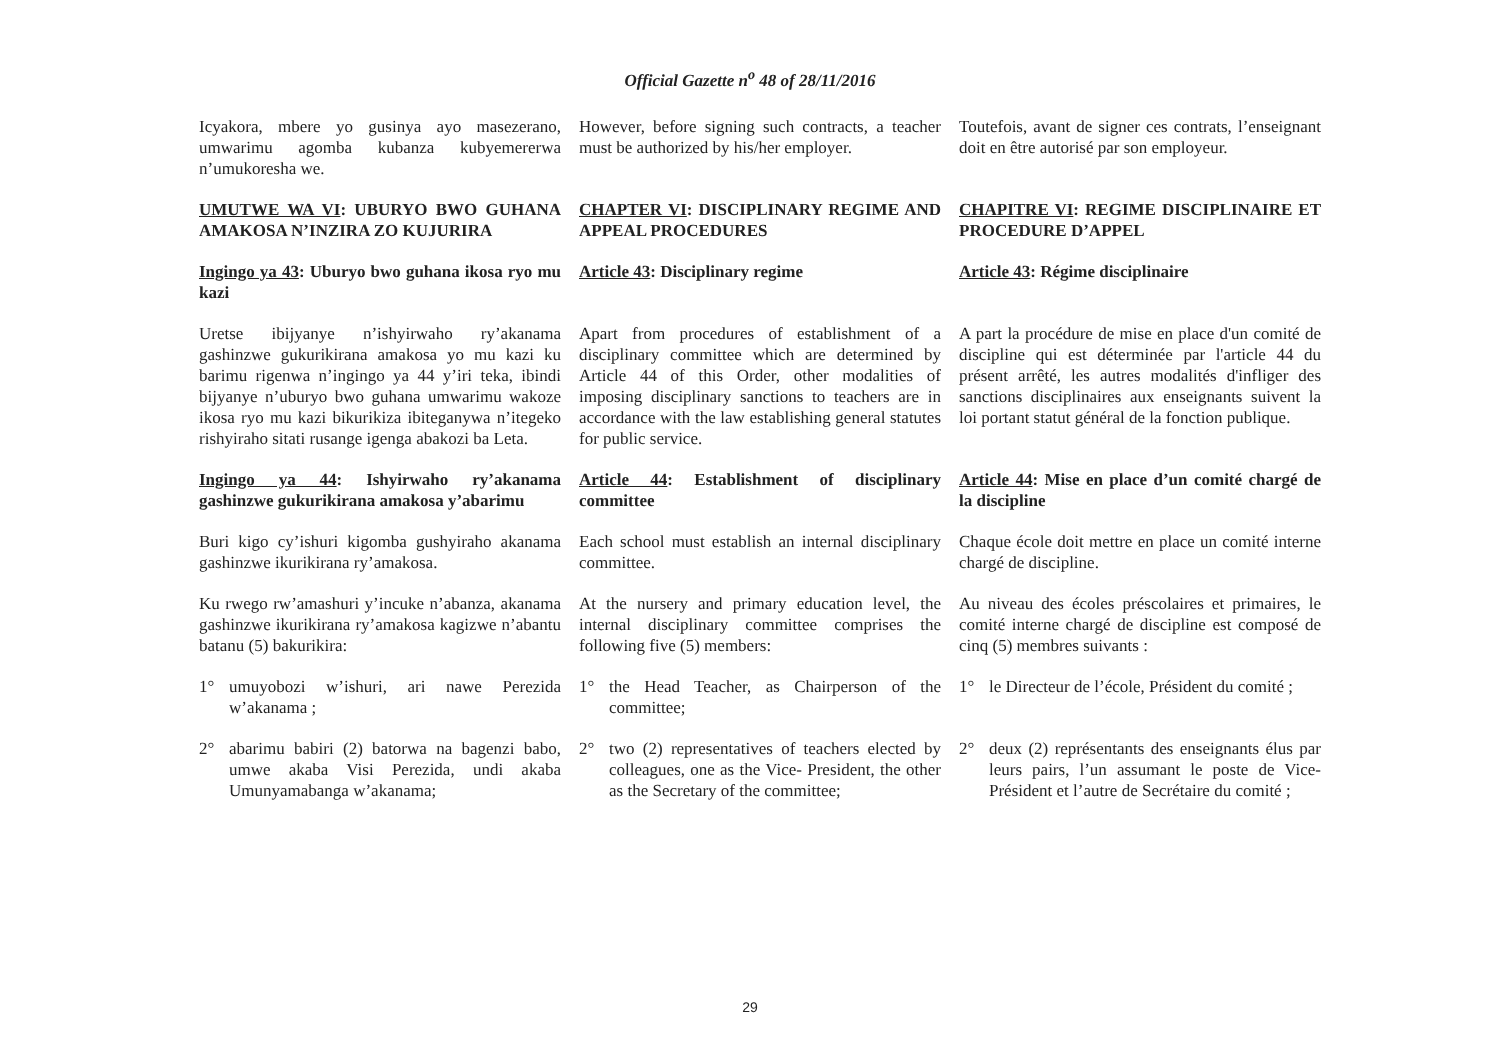Official Gazette n<sup>o</sup> 48 of 28/11/2016
Icyakora, mbere yo gusinya ayo masezerano, umwarimu agomba kubanza kubyemererwa n’umukoresha we.
However, before signing such contracts, a teacher must be authorized by his/her employer.
Toutefois, avant de signer ces contrats, l’enseignant doit en être autorisé par son employeur.
UMUTWE WA VI: UBURYO BWO GUHANA AMAKOSA N’INZIRA ZO KUJURIRA
CHAPTER VI: DISCIPLINARY REGIME AND APPEAL PROCEDURES
CHAPITRE VI: REGIME DISCIPLINAIRE ET PROCEDURE D’APPEL
Ingingo ya 43: Uburyo bwo guhana ikosa ryo mu kazi
Article 43: Disciplinary regime Article 43: Régime disciplinaire
Uretse ibijyanye n’ishyirwaho ry’akanama gashinzwe gukurikirana amakosa yo mu kazi ku barimu rigenwa n’ingingo ya 44 y’iri teka, ibindi bijyanye n’uburyo bwo guhana umwarimu wakoze ikosa ryo mu kazi bikurikiza ibiteganywa n’itegeko rishyiraho sitati rusange igenga abakozi ba Leta.
Apart from procedures of establishment of a disciplinary committee which are determined by Article 44 of this Order, other modalities of imposing disciplinary sanctions to teachers are in accordance with the law establishing general statutes for public service.
A part la procédure de mise en place d'un comité de discipline qui est déterminée par l'article 44 du présent arrêté, les autres modalités d'infliger des sanctions disciplinaires aux enseignants suivent la loi portant statut général de la fonction publique.
Ingingo ya 44: Ishyirwaho ry’akanama gashinzwe gukurikirana amakosa y’abarimu
Article 44: Establishment of disciplinary committee
Article 44: Mise en place d’un comité chargé de la discipline
Buri kigo cy’ishuri kigomba gushyiraho akanama gashinzwe ikurikirana ry’amakosa.
Each school must establish an internal disciplinary committee.
Chaque école doit mettre en place un comité interne chargé de discipline.
Ku rwego rw’amashuri y’incuke n’abanza, akanama gashinzwe ikurikirana ry’amakosa kagizwe n’abantu batanu (5) bakurikira:
At the nursery and primary education level, the internal disciplinary committee comprises the following five (5) members:
Au niveau des écoles préscolaires et primaires, le comité interne chargé de discipline est composé de cinq (5) membres suivants :
1° umuyobozi w’ishuri, ari nawe Perezida w’akanama ;
1° the Head Teacher, as Chairperson of the committee;
1° le Directeur de l’école, Président du comité ;
2° abarimu babiri (2) batorwa na bagenzi babo, umwe akaba Visi Perezida, undi akaba Umunyamabanga w’akanama;
2° two (2) representatives of teachers elected by colleagues, one as the Vice- President, the other as the Secretary of the committee;
2° deux (2) représentants des enseignants élus par leurs pairs, l’un assumant le poste de Vice-Président et l’autre de Secrétaire du comité ;
29